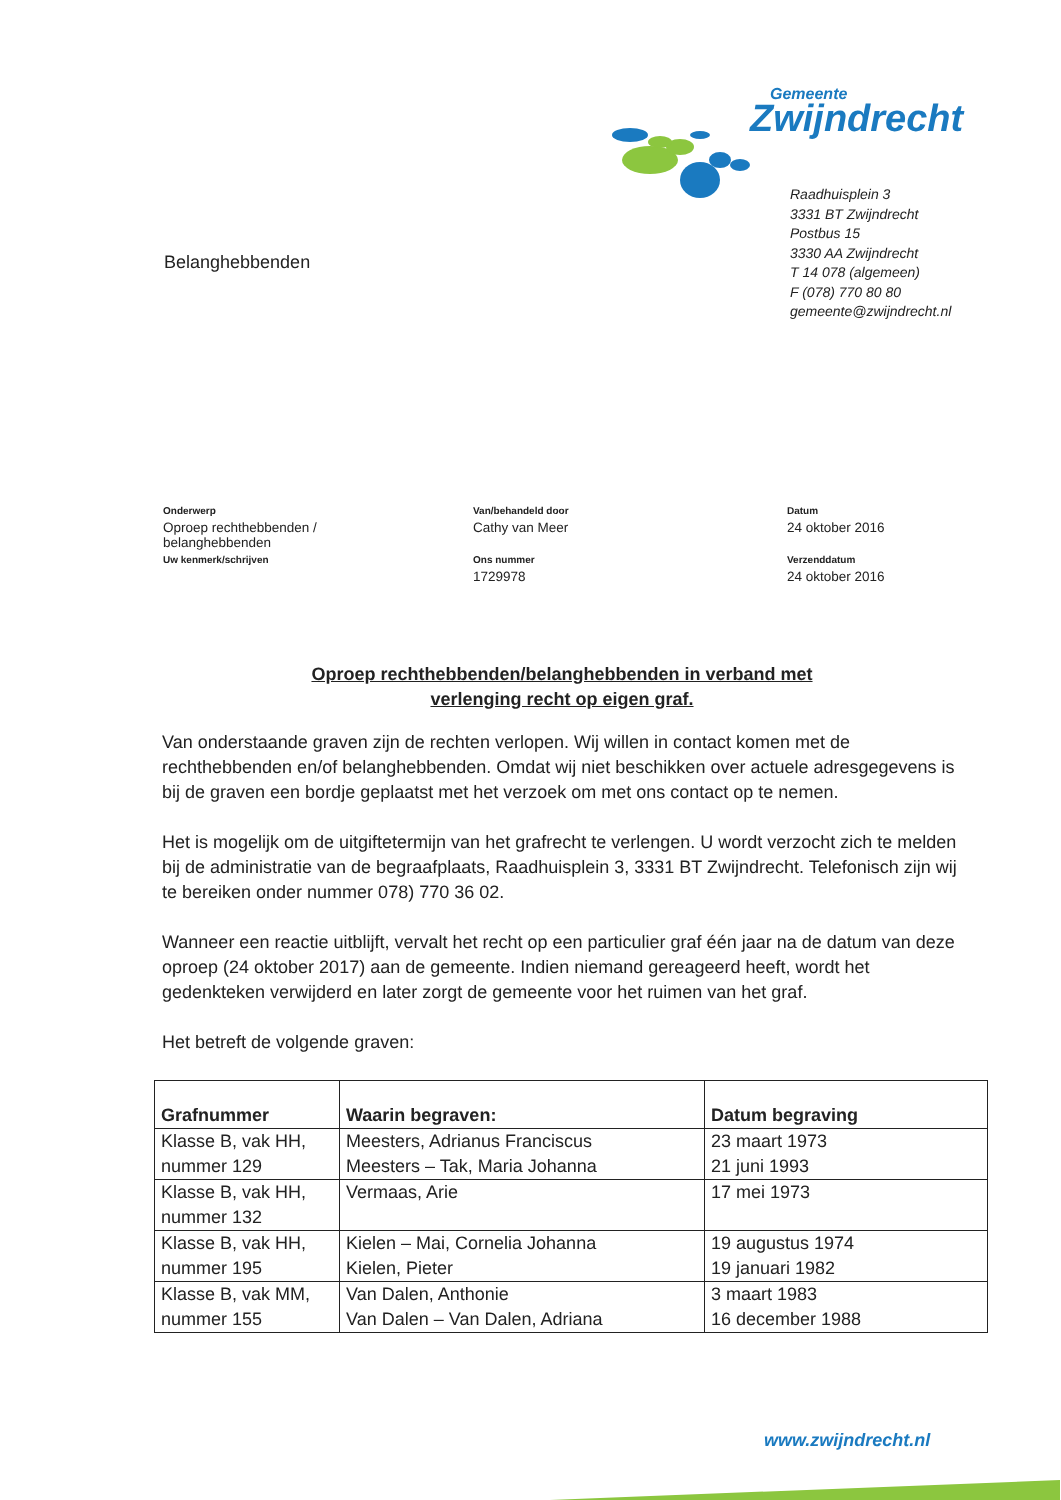Gemeente
Zwijndrecht
Raadhuisplein 3
3331 BT Zwijndrecht
Postbus 15
3330 AA Zwijndrecht
T 14 078 (algemeen)
F (078) 770 80 80
gemeente@zwijndrecht.nl
Belanghebbenden
Onderwerp Van/behandeld door Datum
Oproep rechthebbenden /
belanghebbenden
Cathy van Meer
24 oktober 2016
Uw kenmerk/schrijven Ons nummer Verzenddatum
1729978
24 oktober 2016
Oproep rechthebbenden/belanghebbenden in verband met
verlenging recht op eigen graf.
Van onderstaande graven zijn de rechten verlopen. Wij willen in contact komen met de rechthebbenden en/of belanghebbenden. Omdat wij niet beschikken over actuele adresgegevens is bij de graven een bordje geplaatst met het verzoek om met ons contact op te nemen.
Het is mogelijk om de uitgiftetermijn van het grafrecht te verlengen. U wordt verzocht zich te melden bij de administratie van de begraafplaats, Raadhuisplein 3, 3331 BT Zwijndrecht. Telefonisch zijn wij te bereiken onder nummer 078) 770 36 02.
Wanneer een reactie uitblijft, vervalt het recht op een particulier graf één jaar na de datum van deze oproep (24 oktober 2017) aan de gemeente. Indien niemand gereageerd heeft, wordt het gedenkteken verwijderd en later zorgt de gemeente voor het ruimen van het graf.
Het betreft de volgende graven:
| Grafnummer | Waarin begraven: | Datum begraving |
| --- | --- | --- |
| Klasse B, vak HH, nummer 129 | Meesters, Adrianus Franciscus Meesters – Tak, Maria Johanna | 23 maart 1973 21 juni 1993 |
| Klasse B, vak HH, nummer 132 | Vermaas, Arie | 17 mei 1973 |
| Klasse B, vak HH, nummer 195 | Kielen – Mai, Cornelia Johanna Kielen, Pieter | 19 augustus 1974 19 januari 1982 |
| Klasse B, vak MM, nummer 155 | Van Dalen, Anthonie Van Dalen – Van Dalen, Adriana | 3 maart 1983 16 december 1988 |
www.zwijndrecht.nl